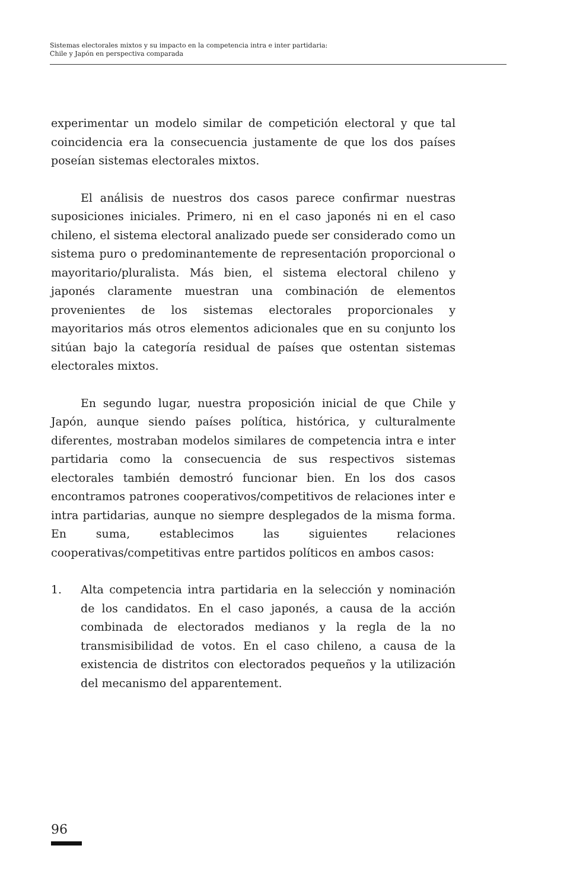Sistemas electorales mixtos y su impacto en la competencia intra e inter partidaria:
Chile y Japón en perspectiva comparada
experimentar un modelo similar de competición electoral y que tal coincidencia era la consecuencia justamente de que los dos países poseían sistemas electorales mixtos.
El análisis de nuestros dos casos parece confirmar nuestras suposiciones iniciales. Primero, ni en el caso japonés ni en el caso chileno, el sistema electoral analizado puede ser considerado como un sistema puro o predominantemente de representación proporcional o mayoritario/pluralista. Más bien, el sistema electoral chileno y japonés claramente muestran una combinación de elementos provenientes de los sistemas electorales proporcionales y mayoritarios más otros elementos adicionales que en su conjunto los sitúan bajo la categoría residual de países que ostentan sistemas electorales mixtos.
En segundo lugar, nuestra proposición inicial de que Chile y Japón, aunque siendo países política, histórica, y culturalmente diferentes, mostraban modelos similares de competencia intra e inter partidaria como la consecuencia de sus respectivos sistemas electorales también demostró funcionar bien. En los dos casos encontramos patrones cooperativos/competitivos de relaciones inter e intra partidarias, aunque no siempre desplegados de la misma forma. En suma, establecimos las siguientes relaciones cooperativas/competitivas entre partidos políticos en ambos casos:
1. Alta competencia intra partidaria en la selección y nominación de los candidatos. En el caso japonés, a causa de la acción combinada de electorados medianos y la regla de la no transmisibilidad de votos. En el caso chileno, a causa de la existencia de distritos con electorados pequeños y la utilización del mecanismo del apparentement.
96